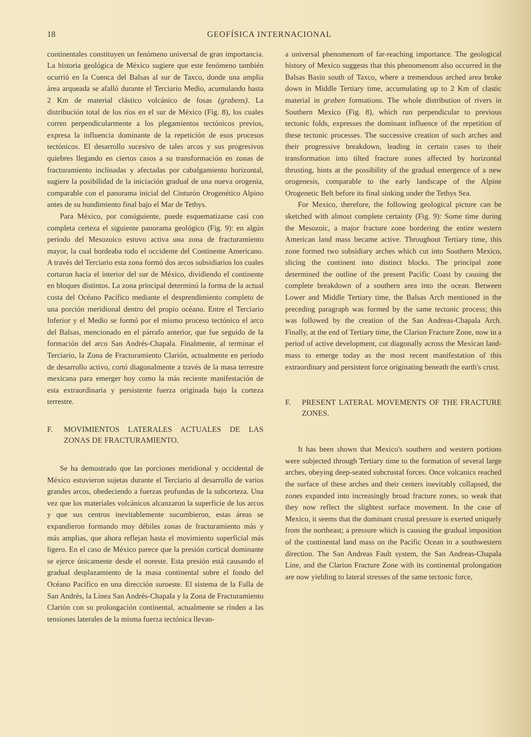18 GEOFÍSICA INTERNACIONAL
continentales constituyen un fenómeno universal de gran importancia. La historia geológica de México sugiere que este fenómeno también ocurrió en la Cuenca del Balsas al sur de Taxco, donde una amplia área arqueada se afalló durante el Terciario Medio, acumulando hasta 2 Km de material clástico volcánico de fosas (grabens). La distribución total de los ríos en el sur de México (Fig. 8), los cuales corren perpendicularmente a los plegamientos tectónicos previos, expresa la influencia dominante de la repetición de esos procesos tectónicos. El desarrollo sucesivo de tales arcos y sus progresivos quiebres llegando en ciertos casos a su transformación en zonas de fracturamiento inclinadas y afectadas por cabalgamiento horizontal, sugiere la posibilidad de la iniciación gradual de una nueva orogenia, comparable con el panorama inicial del Cinturón Orogenético Alpino antes de su hundimiento final bajo el Mar de Tethys.
Para México, por consiguiente, puede esquematizarse casi con completa certeza el siguiente panorama geológico (Fig. 9): en algún período del Mesozoico estuvo activa una zona de fracturamiento mayor, la cual bordeaba todo el occidente del Continente Americano. A través del Terciario esta zona formó dos arcos subsidiarios los cuales cortaron hacia el interior del sur de México, dividiendo el continente en bloques distintos. La zona principal determinó la forma de la actual costa del Océano Pacífico mediante el desprendimiento completo de una porción meridional dentro del propio océano. Entre el Terciario Inferior y el Medio se formó por el mismo proceso tectónico el arco del Balsas, mencionado en el párrafo anterior, que fue seguido de la formación del arco San Andrés-Chapala. Finalmente, al terminar el Terciario, la Zona de Fracturamiento Clarión, actualmente en período de desarrollo activo, cortó diagonalmente a través de la masa terrestre mexicana para emerger hoy como la más reciente manifestación de esta extraordinaria y persistente fuerza originada bajo la corteza terrestre.
F. MOVIMIENTOS LATERALES ACTUALES DE LAS ZONAS DE FRACTURAMIENTO.
Se ha demostrado que las porciones meridional y occidental de México estuvieron sujetas durante el Terciario al desarrollo de varios grandes arcos, obedeciendo a fuerzas profundas de la subcorteza. Una vez que los materiales volcánicos alcanzaron la superficie de los arcos y que sus centros inevitablemente sucumbieron, estas áreas se expandieron formando muy débiles zonas de fracturamiento más y más amplias, que ahora reflejan hasta el movimiento superficial más ligero. En el caso de México parece que la presión cortical dominante se ejerce únicamente desde el noreste. Esta presión está causando el gradual desplazamiento de la masa continental sobre el fondo del Océano Pacífico en una dirección suroeste. El sistema de la Falla de San Andrés, la Línea San Andrés-Chapala y la Zona de Fracturamiento Clarión con su prolongación continental, actualmente se rinden a las tensiones laterales de la misma fuerza tectónica llevan-
a universal phenomenom of far-reaching importance. The geological history of Mexico suggests that this phenomenom also occurred in the Balsas Basin south of Taxco, where a tremendous arched area broke down in Middle Tertiary time, accumulating up to 2 Km of clastic material in graben formations. The whole distribution of rivers in Southern Mexico (Fig. 8), which run perpendicular to previous tectonic folds, expresses the dominant influence of the repetition of these tectonic processes. The successive creation of such arches and their progressive breakdown, leading in certain cases to their transformation into tilted fracture zones affected by horizontal thrusting, hints at the possibility of the gradual emergence of a new orogenesis, comparable to the early landscape of the Alpine Orogenetic Belt before its final sinking under the Tethys Sea.
For Mexico, therefore, the following geological picture can be sketched with almost complete certainty (Fig. 9): Some time during the Mesozoic, a major fracture zone bordering the entire western American land mass became active. Throughout Tertiary time, this zone formed two subsidiary arches which cut into Southern Mexico, slicing the continent into distinct blocks. The principal zone determined the outline of the present Pacific Coast by causing the complete breakdown of a southern area into the ocean. Between Lower and Middle Tertiary time, the Balsas Arch mentioned in the preceding paragraph was formed by the same tectonic process; this was followed by the creation of the San Andreas-Chapala Arch. Finally, at the end of Tertiary time, the Clarion Fracture Zone, now in a period of active development, cut diagonally across the Mexican land-mass to emerge today as the most recent manifestation of this extraordinary and persistent force originating beneath the earth's crust.
F. PRESENT LATERAL MOVEMENTS OF THE FRACTURE ZONES.
It has been shown that Mexico's southern and western portions were subjected through Tertiary time to the formation of several large arches, obeying deep-seated subcrustal forces. Once volcanics reached the surface of these arches and their centers inevitably collapsed, the zones expanded into increasingly broad fracture zones, so weak that they now reflect the slightest surface movement. In the case of Mexico, it seems that the dominant crustal pressure is exerted uniquely from the northeast; a pressure which is causing the gradual imposition of the continental land mass on the Pacific Ocean in a southwestern direction. The San Andreas Fault system, the San Andreas-Chapala Line, and the Clarion Fracture Zone with its continental prolongation are now yielding to lateral stresses of the same tectonic force,